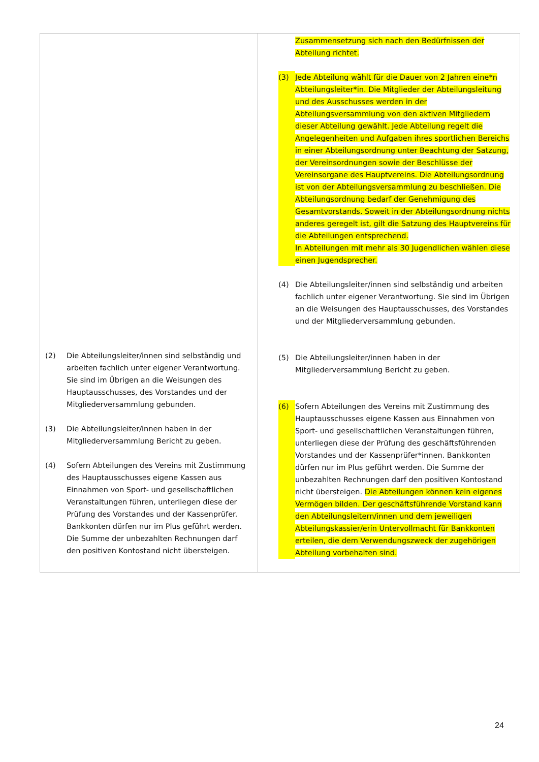| (2) Die Abteilungsleiter/innen sind selbständig und arbeiten fachlich unter eigener Verantwortung. Sie sind im Übrigen an die Weisungen des Hauptausschusses, des Vorstandes und der Mitgliederversammlung gebunden. (3) Die Abteilungsleiter/innen haben in der Mitgliederversammlung Bericht zu geben. (4) Sofern Abteilungen des Vereins mit Zustimmung des Hauptausschusses eigene Kassen aus Einnahmen von Sport- und gesellschaftlichen Veranstaltungen führen, unterliegen diese der Prüfung des Vorstandes und der Kassenprüfer. Bankkonten dürfen nur im Plus geführt werden. Die Summe der unbezahlten Rechnungen darf den positiven Kontostand nicht übersteigen. | Zusammensetzung sich nach den Bedürfnissen der Abteilung richtet. (3) Jede Abteilung wählt für die Dauer von 2 Jahren eine*n Abteilungsleiter*in. Die Mitglieder der Abteilungsleitung und des Ausschusses werden in der Abteilungsversammlung von den aktiven Mitgliedern dieser Abteilung gewählt. Jede Abteilung regelt die Angelegenheiten und Aufgaben ihres sportlichen Bereichs in einer Abteilungsordnung unter Beachtung der Satzung, der Vereinsordnungen sowie der Beschlüsse der Vereinsorgane des Hauptvereins. Die Abteilungsordnung ist von der Abteilungsversammlung zu beschließen. Die Abteilungsordnung bedarf der Genehmigung des Gesamtvorstands. Soweit in der Abteilungsordnung nichts anderes geregelt ist, gilt die Satzung des Hauptvereins für die Abteilungen entsprechend. In Abteilungen mit mehr als 30 Jugendlichen wählen diese einen Jugendsprecher. (4) Die Abteilungsleiter/innen sind selbständig und arbeiten fachlich unter eigener Verantwortung. Sie sind im Übrigen an die Weisungen des Hauptausschusses, des Vorstandes und der Mitgliederversammlung gebunden. (5) Die Abteilungsleiter/innen haben in der Mitgliederversammlung Bericht zu geben. (6) Sofern Abteilungen des Vereins mit Zustimmung des Hauptausschusses eigene Kassen aus Einnahmen von Sport- und gesellschaftlichen Veranstaltungen führen, unterliegen diese der Prüfung des geschäftsführenden Vorstandes und der Kassenprüfer*innen. Bankkonten dürfen nur im Plus geführt werden. Die Summe der unbezahlten Rechnungen darf den positiven Kontostand nicht übersteigen. Die Abteilungen können kein eigenes Vermögen bilden. Der geschäftsführende Vorstand kann den Abteilungsleitern/innen und dem jeweiligen Abteilungskassier/erin Untervollmacht für Bankkonten erteilen, die dem Verwendungszweck der zugehörigen Abteilung vorbehalten sind. |
24